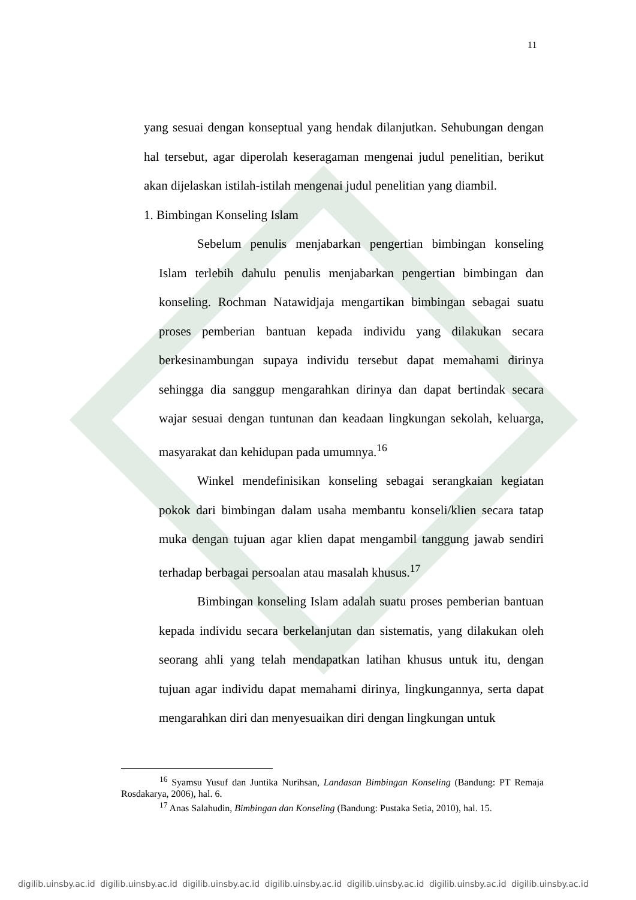11
yang sesuai dengan konseptual yang hendak dilanjutkan. Sehubungan dengan hal tersebut, agar diperolah keseragaman mengenai judul penelitian, berikut akan dijelaskan istilah-istilah mengenai judul penelitian yang diambil.
1. Bimbingan Konseling Islam
Sebelum penulis menjabarkan pengertian bimbingan konseling Islam terlebih dahulu penulis menjabarkan pengertian bimbingan dan konseling. Rochman Natawidjaja mengartikan bimbingan sebagai suatu proses pemberian bantuan kepada individu yang dilakukan secara berkesinambungan supaya individu tersebut dapat memahami dirinya sehingga dia sanggup mengarahkan dirinya dan dapat bertindak secara wajar sesuai dengan tuntunan dan keadaan lingkungan sekolah, keluarga, masyarakat dan kehidupan pada umumnya.<sup>16</sup>
Winkel mendefinisikan konseling sebagai serangkaian kegiatan pokok dari bimbingan dalam usaha membantu konseli/klien secara tatap muka dengan tujuan agar klien dapat mengambil tanggung jawab sendiri terhadap berbagai persoalan atau masalah khusus.<sup>17</sup>
Bimbingan konseling Islam adalah suatu proses pemberian bantuan kepada individu secara berkelanjutan dan sistematis, yang dilakukan oleh seorang ahli yang telah mendapatkan latihan khusus untuk itu, dengan tujuan agar individu dapat memahami dirinya, lingkungannya, serta dapat mengarahkan diri dan menyesuaikan diri dengan lingkungan untuk
<sup>16</sup> Syamsu Yusuf dan Juntika Nurihsan, Landasan Bimbingan Konseling (Bandung: PT Remaja Rosdakarya, 2006), hal. 6.
<sup>17</sup> Anas Salahudin, Bimbingan dan Konseling (Bandung: Pustaka Setia, 2010), hal. 15.
digilib.uinsby.ac.id digilib.uinsby.ac.id digilib.uinsby.ac.id digilib.uinsby.ac.id digilib.uinsby.ac.id digilib.uinsby.ac.id digilib.uinsby.ac.id